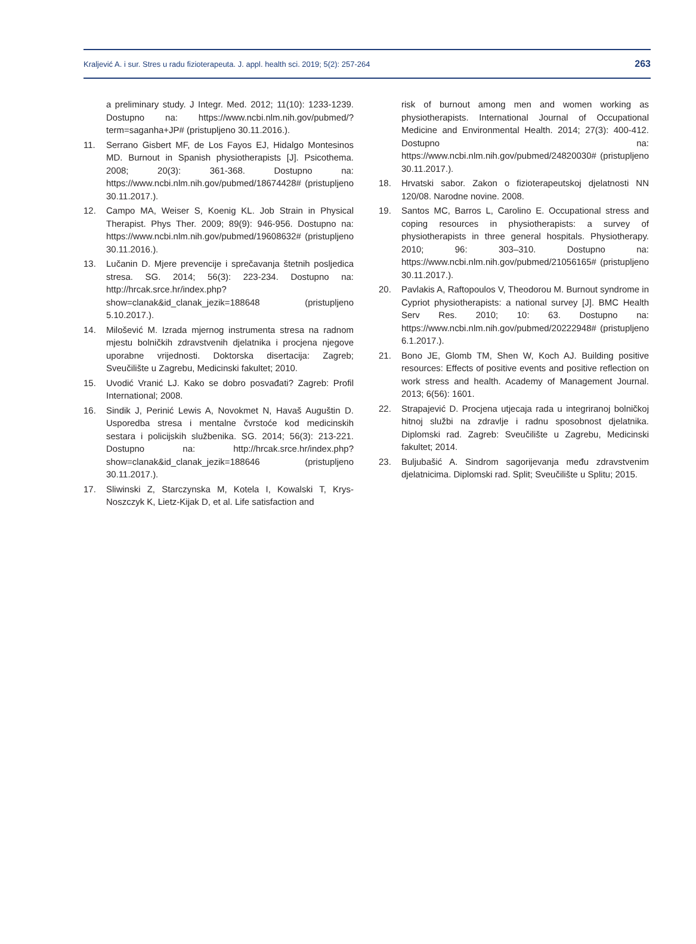Kraljević A. i sur. Stres u radu fizioterapeuta. J. appl. health sci. 2019; 5(2): 257-264 263
a preliminary study. J Integr. Med. 2012; 11(10): 1233-1239. Dostupno na: https://www.ncbi.nlm.nih.gov/pubmed/?term=saganha+JP# (pristupljeno 30.11.2016.).
11. Serrano Gisbert MF, de Los Fayos EJ, Hidalgo Montesinos MD. Burnout in Spanish physiotherapists [J]. Psicothema. 2008; 20(3): 361-368. Dostupno na: https://www.ncbi.nlm.nih.gov/pubmed/18674428# (pristupljeno 30.11.2017.).
12. Campo MA, Weiser S, Koenig KL. Job Strain in Physical Therapist. Phys Ther. 2009; 89(9): 946-956. Dostupno na: https://www.ncbi.nlm.nih.gov/pubmed/19608632# (pristupljeno 30.11.2016.).
13. Lučanin D. Mjere prevencije i sprečavanja štetnih posljedica stresa. SG. 2014; 56(3): 223-234. Dostupno na: http://hrcak.srce.hr/index.php?show=clanak&id_clanak_jezik=188648 (pristupljeno 5.10.2017.).
14. Milošević M. Izrada mjernog instrumenta stresa na radnom mjestu bolničkih zdravstvenih djelatnika i procjena njegove uporabne vrijednosti. Doktorska disertacija: Zagreb; Sveučilište u Zagrebu, Medicinski fakultet; 2010.
15. Uvodić Vranić LJ. Kako se dobro posvađati? Zagreb: Profil International; 2008.
16. Sindik J, Perinić Lewis A, Novokmet N, Havaš Auguštin D. Usporedba stresa i mentalne čvrstoće kod medicinskih sestara i policijskih službenika. SG. 2014; 56(3): 213-221. Dostupno na: http://hrcak.srce.hr/index.php?show=clanak&id_clanak_jezik=188646 (pristupljeno 30.11.2017.).
17. Sliwinski Z, Starczynska M, Kotela I, Kowalski T, Krys-Noszczyk K, Lietz-Kijak D, et al. Life satisfaction and
risk of burnout among men and women working as physiotherapists. International Journal of Occupational Medicine and Environmental Health. 2014; 27(3): 400-412. Dostupno na: https://www.ncbi.nlm.nih.gov/pubmed/24820030# (pristupljeno 30.11.2017.).
18. Hrvatski sabor. Zakon o fizioterapeutskoj djelatnosti NN 120/08. Narodne novine. 2008.
19. Santos MC, Barros L, Carolino E. Occupational stress and coping resources in physiotherapists: a survey of physiotherapists in three general hospitals. Physiotherapy. 2010; 96: 303–310. Dostupno na: https://www.ncbi.nlm.nih.gov/pubmed/21056165# (pristupljeno 30.11.2017.).
20. Pavlakis A, Raftopoulos V, Theodorou M. Burnout syndrome in Cypriot physiotherapists: a national survey [J]. BMC Health Serv Res. 2010; 10: 63. Dostupno na: https://www.ncbi.nlm.nih.gov/pubmed/20222948# (pristupljeno 6.1.2017.).
21. Bono JE, Glomb TM, Shen W, Koch AJ. Building positive resources: Effects of positive events and positive reflection on work stress and health. Academy of Management Journal. 2013; 6(56): 1601.
22. Strapajević D. Procjena utjecaja rada u integriranoj bolničkoj hitnoj službi na zdravlje i radnu sposobnost djelatnika. Diplomski rad. Zagreb: Sveučilište u Zagrebu, Medicinski fakultet; 2014.
23. Buljubašić A. Sindrom sagorijevanja među zdravstvenim djelatnicima. Diplomski rad. Split; Sveučilište u Splitu; 2015.